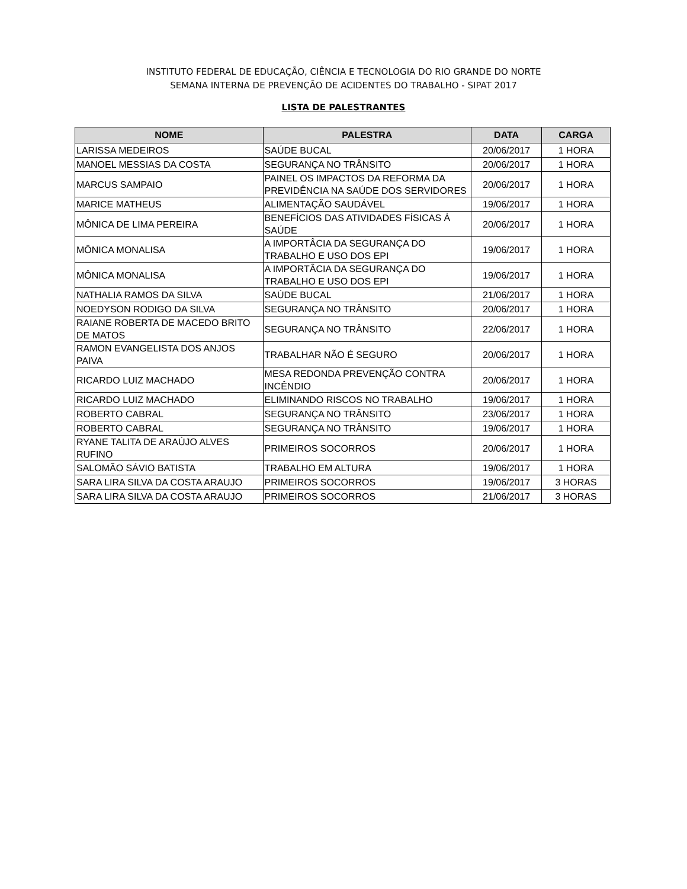INSTITUTO FEDERAL DE EDUCAÇÃO, CIÊNCIA E TECNOLOGIA DO RIO GRANDE DO NORTE
SEMANA INTERNA DE PREVENÇÃO DE ACIDENTES DO TRABALHO - SIPAT 2017
LISTA DE PALESTRANTES
| NOME | PALESTRA | DATA | CARGA |
| --- | --- | --- | --- |
| LARISSA MEDEIROS | SAÚDE BUCAL | 20/06/2017 | 1 HORA |
| MANOEL MESSIAS DA COSTA | SEGURANÇA NO TRÂNSITO | 20/06/2017 | 1 HORA |
| MARCUS SAMPAIO | PAINEL OS IMPACTOS DA REFORMA DA PREVIDÊNCIA NA SAÚDE DOS SERVIDORES | 20/06/2017 | 1 HORA |
| MARICE MATHEUS | ALIMENTAÇÃO SAUDÁVEL | 19/06/2017 | 1 HORA |
| MÔNICA DE LIMA PEREIRA | BENEFÍCIOS DAS ATIVIDADES FÍSICAS À SAÚDE | 20/06/2017 | 1 HORA |
| MÔNICA MONALISA | A IMPORTÂCIA DA SEGURANÇA DO TRABALHO E USO DOS EPI | 19/06/2017 | 1 HORA |
| MÔNICA MONALISA | A IMPORTÂCIA DA SEGURANÇA DO TRABALHO E USO DOS EPI | 19/06/2017 | 1 HORA |
| NATHALIA RAMOS DA SILVA | SAÚDE BUCAL | 21/06/2017 | 1 HORA |
| NOEDYSON RODIGO DA SILVA | SEGURANÇA NO TRÂNSITO | 20/06/2017 | 1 HORA |
| RAIANE ROBERTA DE MACEDO BRITO DE MATOS | SEGURANÇA NO TRÂNSITO | 22/06/2017 | 1 HORA |
| RAMON EVANGELISTA DOS ANJOS PAIVA | TRABALHAR NÃO É SEGURO | 20/06/2017 | 1 HORA |
| RICARDO LUIZ MACHADO | MESA REDONDA PREVENÇÃO CONTRA INCÊNDIO | 20/06/2017 | 1 HORA |
| RICARDO LUIZ MACHADO | ELIMINANDO RISCOS NO TRABALHO | 19/06/2017 | 1 HORA |
| ROBERTO CABRAL | SEGURANÇA NO TRÂNSITO | 23/06/2017 | 1 HORA |
| ROBERTO CABRAL | SEGURANÇA NO TRÂNSITO | 19/06/2017 | 1 HORA |
| RYANE TALITA DE ARAÚJO ALVES RUFINO | PRIMEIROS SOCORROS | 20/06/2017 | 1 HORA |
| SALOMÃO SÁVIO BATISTA | TRABALHO EM ALTURA | 19/06/2017 | 1 HORA |
| SARA LIRA SILVA DA COSTA ARAUJO | PRIMEIROS SOCORROS | 19/06/2017 | 3 HORAS |
| SARA LIRA SILVA DA COSTA ARAUJO | PRIMEIROS SOCORROS | 21/06/2017 | 3 HORAS |